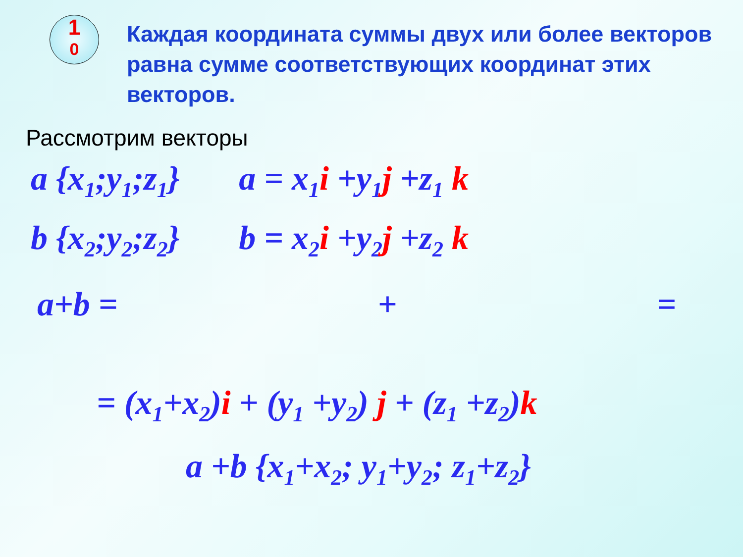1
0
Каждая координата суммы двух или более векторов равна сумме соответствующих координат этих векторов.
Рассмотрим векторы
a {x<sub>1</sub>;y<sub>1</sub>;z<sub>1</sub>} a = x<sub>1</sub>i +y<sub>1</sub>j +z<sub>1</sub> k
b {x<sub>2</sub>;y<sub>2</sub>;z<sub>2</sub>} b = x<sub>2</sub>i +y<sub>2</sub>j +z<sub>2</sub> k
a+b = + =
= (x<sub>1</sub>+x<sub>2</sub>)i + (y<sub>1</sub> +y<sub>2</sub>) j + (z<sub>1</sub> +z<sub>2</sub>)k
a +b {x<sub>1</sub>+x<sub>2</sub>; y<sub>1</sub>+y<sub>2</sub>; z<sub>1</sub>+z<sub>2</sub>}